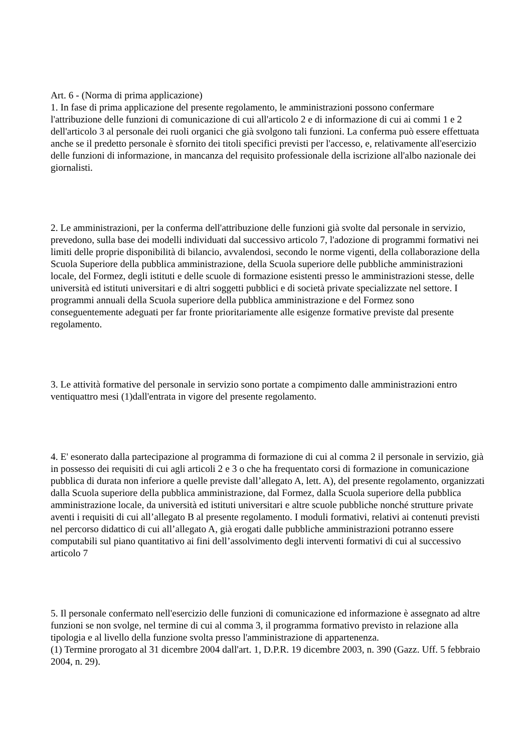Art. 6 - (Norma di prima applicazione)
1. In fase di prima applicazione del presente regolamento, le amministrazioni possono confermare l'attribuzione delle funzioni di comunicazione di cui all'articolo 2 e di informazione di cui ai commi 1 e 2 dell'articolo 3 al personale dei ruoli organici che già svolgono tali funzioni. La conferma può essere effettuata anche se il predetto personale è sfornito dei titoli specifici previsti per l'accesso, e, relativamente all'esercizio delle funzioni di informazione, in mancanza del requisito professionale della iscrizione all'albo nazionale dei giornalisti.
2. Le amministrazioni, per la conferma dell'attribuzione delle funzioni già svolte dal personale in servizio, prevedono, sulla base dei modelli individuati dal successivo articolo 7, l'adozione di programmi formativi nei limiti delle proprie disponibilità di bilancio, avvalendosi, secondo le norme vigenti, della collaborazione della Scuola Superiore della pubblica amministrazione, della Scuola superiore delle pubbliche amministrazioni locale, del Formez, degli istituti e delle scuole di formazione esistenti presso le amministrazioni stesse, delle università ed istituti universitari e di altri soggetti pubblici e di società private specializzate nel settore. I programmi annuali della Scuola superiore della pubblica amministrazione e del Formez sono conseguentemente adeguati per far fronte prioritariamente alle esigenze formative previste dal presente regolamento.
3. Le attività formative del personale in servizio sono portate a compimento dalle amministrazioni entro ventiquattro mesi (1)dall'entrata in vigore del presente regolamento.
4. E' esonerato dalla partecipazione al programma di formazione di cui al comma 2 il personale in servizio, già in possesso dei requisiti di cui agli articoli 2 e 3 o che ha frequentato corsi di formazione in comunicazione pubblica di durata non inferiore a quelle previste dall’allegato A, lett. A), del presente regolamento, organizzati dalla Scuola superiore della pubblica amministrazione, dal Formez, dalla Scuola superiore della pubblica amministrazione locale, da università ed istituti universitari e altre scuole pubbliche nonché strutture private aventi i requisiti di cui all’allegato B al presente regolamento. I moduli formativi, relativi ai contenuti previsti nel percorso didattico di cui all’allegato A, già erogati dalle pubbliche amministrazioni potranno essere computabili sul piano quantitativo ai fini dell’assolvimento degli interventi formativi di cui al successivo articolo 7
5. Il personale confermato nell'esercizio delle funzioni di comunicazione ed informazione è assegnato ad altre funzioni se non svolge, nel termine di cui al comma 3, il programma formativo previsto in relazione alla tipologia e al livello della funzione svolta presso l'amministrazione di appartenenza.
(1) Termine prorogato al 31 dicembre 2004 dall'art. 1, D.P.R. 19 dicembre 2003, n. 390 (Gazz. Uff. 5 febbraio 2004, n. 29).